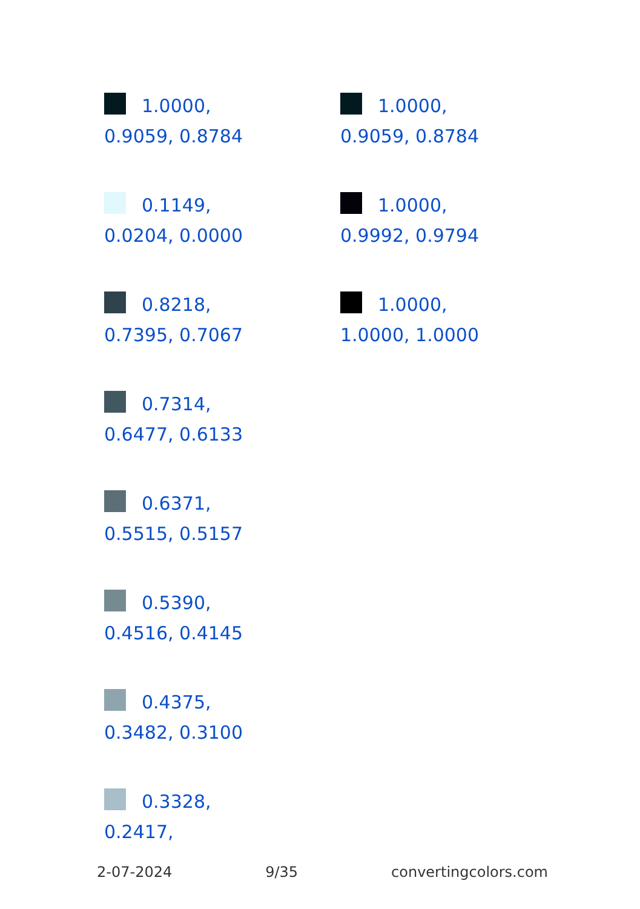1.0000, 0.9059, 0.8784
0.1149, 0.0204, 0.0000
0.8218, 0.7395, 0.7067
0.7314, 0.6477, 0.6133
0.6371, 0.5515, 0.5157
0.5390, 0.4516, 0.4145
0.4375, 0.3482, 0.3100
0.3328, 0.2417,
1.0000, 0.9059, 0.8784
1.0000, 0.9992, 0.9794
1.0000, 1.0000, 1.0000
2-07-2024 9/35 convertingcolors.com